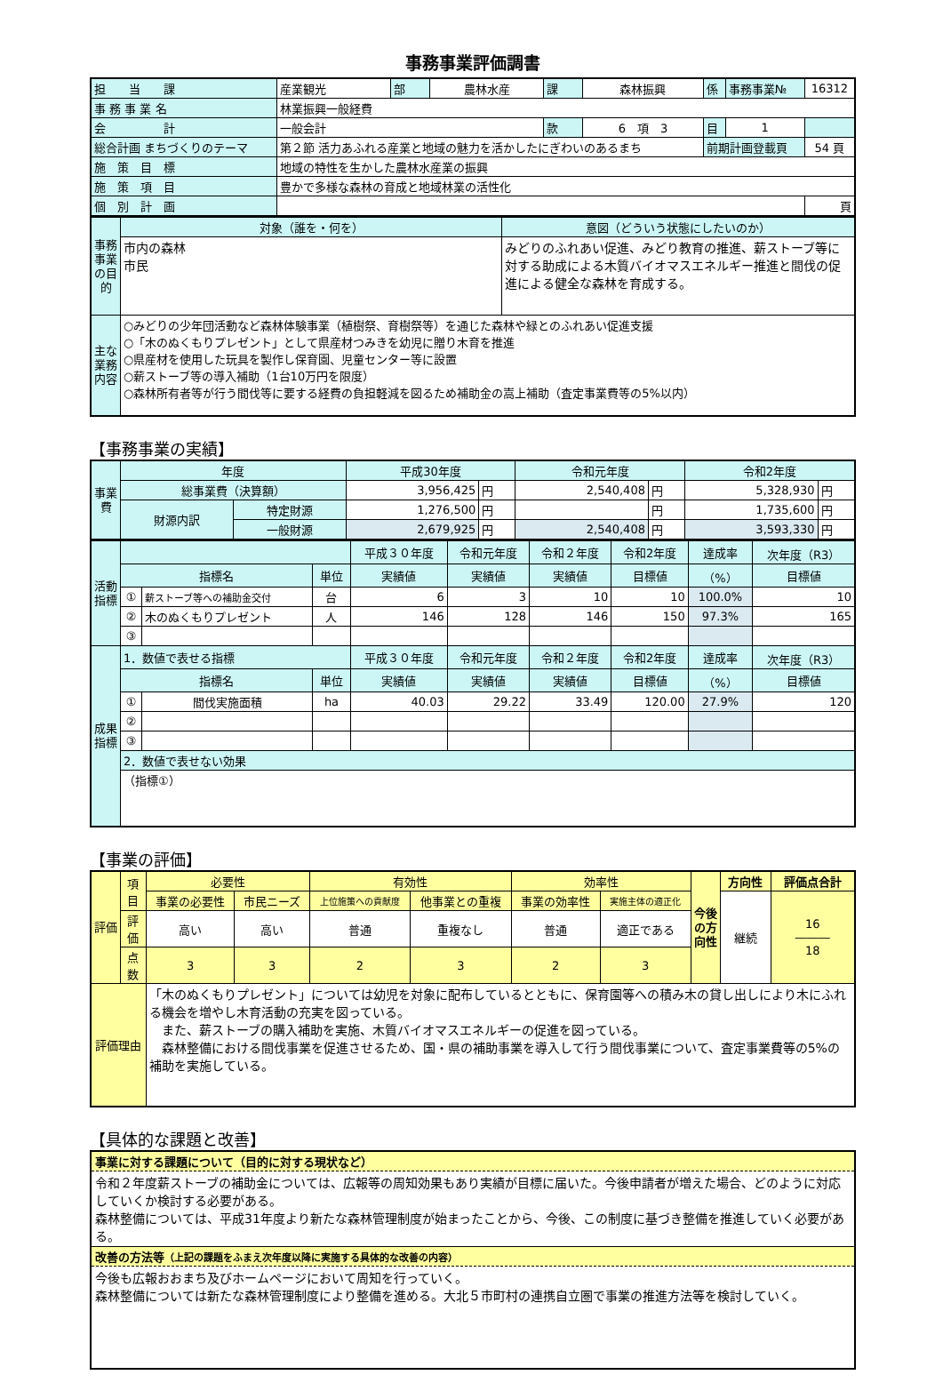事務事業評価調書
| 担 当 課 | 産業観光 | 部 | 農林水産 | 課 | 森林振興 | 係 | 事務事業№ | 16312 |
| 事 務 事 業 名 | 林業振興一般経費 | | | | | | | |
| 会 計 | 一般会計 | | | 款 | 6 項 3 | 目 | 1 | |
| 総合計画 まちづくりのテーマ | 第２節 活力あふれる産業と地域の魅力を活かしたにぎわいのあるまち | | | | | 前期計画登載頁 | | 54 頁 |
| 施 策 目 標 | 地域の特性を生かした農林水産業の振興 | | | | | | | |
| 施 策 項 目 | 豊かで多様な森林の育成と地域林業の活性化 | | | | | | | |
| 個 別 計 画 | | | | | | | | 頁 |
| 事務事業の目的 | 対象（誰を・何を） | 意図（どういう状態にしたいのか） |
| | 市内の森林 市民 | みどりのふれあい促進、みどり教育の推進、薪ストーブ等に対する助成による木質バイオマスエネルギー推進と間伐の促進による健全な森林を育成する。 |
| 主な業務内容 | ○みどりの少年団活動など森林体験事業（植樹祭、育樹祭等）を通じた森林や緑とのふれあい促進支援 ○「木のぬくもりプレゼント」として県産材つみきを幼児に贈り木育を推進 ○県産材を使用した玩具を製作し保育園、児童センター等に設置 ○薪ストーブ等の導入補助（1台10万円を限度） ○森林所有者等が行う間伐等に要する経費の負担軽減を図るため補助金の嵩上補助（査定事業費等の5%以内） | |
【事務事業の実績】
| 事業費 | 年度 | | 平成30年度 | | 令和元年度 | | 令和2年度 | |
| | 総事業費（決算額） | | 3,956,425 | 円 | 2,540,408 | 円 | 5,328,930 | 円 |
| | 財源内訳 | 特定財源 | 1,276,500 | 円 | | 円 | 1,735,600 | 円 |
| | | 一般財源 | 2,679,925 | 円 | 2,540,408 | 円 | 3,593,330 | 円 |
| 活動指標 | | | | 平成３０年度 | 令和元年度 | 令和２年度 | 令和2年度 | 達成率 | 次年度（R3） |
| | 指標名 | | 単位 | 実績値 | 実績値 | 実績値 | 目標値 | （%） | 目標値 |
| | ① | 薪ストーブ等への補助金交付 | 台 | 6 | 3 | 10 | 10 | 100.0% | 10 |
| | ② | 木のぬくもりプレゼント | 人 | 146 | 128 | 146 | 150 | 97.3% | 165 |
| | ③ | | | | | | | | |
| 成果指標 | 1．数値で表せる指標 | | | 平成３０年度 | 令和元年度 | 令和２年度 | 令和2年度 | 達成率 | 次年度（R3） |
| | 指標名 | | 単位 | 実績値 | 実績値 | 実績値 | 目標値 | （%） | 目標値 |
| | ① | 間伐実施面積 | ha | 40.03 | 29.22 | 33.49 | 120.00 | 27.9% | 120 |
| | ② | | | | | | | | |
| | ③ | | | | | | | | |
| | 2．数値で表せない効果 | | | | | | | | |
| | （指標①） | | | | | | | | |
【事業の評価】
| 評価 | 項目 | 必要性 | | 有効性 | | 効率性 | | 今後の方向性 | 方向性 | 評価点合計 |
| | | 事業の必要性 | 市民ニーズ | 上位施策への貢献度 | 他事業との重複 | 事業の効率性 | 実施主体の適正化 | | 継続 | 16 ――― 18 |
| | 評価 | 高い | 高い | 普通 | 重複なし | 普通 | 適正である | | | |
| | 点数 | 3 | 3 | 2 | 3 | 2 | 3 | | | |
| 評価理由 | | 「木のぬくもりプレゼント」については幼児を対象に配布しているとともに、保育園等への積み木の貸し出しにより木にふれる機会を増やし木育活動の充実を図っている。 また、薪ストーブの購入補助を実施、木質バイオマスエネルギーの促進を図っている。 森林整備における間伐事業を促進させるため、国・県の補助事業を導入して行う間伐事業について、査定事業費等の5%の補助を実施している。 | | | | | | | | |
【具体的な課題と改善】
事業に対する課題について（目的に対する現状など）
令和２年度薪ストーブの補助金については、広報等の周知効果もあり実績が目標に届いた。今後申請者が増えた場合、どのように対応していくか検討する必要がある。
森林整備については、平成31年度より新たな森林管理制度が始まったことから、今後、この制度に基づき整備を推進していく必要がある。
改善の方法等（上記の課題をふまえ次年度以降に実施する具体的な改善の内容）
今後も広報おおまち及びホームページにおいて周知を行っていく。
森林整備については新たな森林管理制度により整備を進める。大北５市町村の連携自立圏で事業の推進方法等を検討していく。